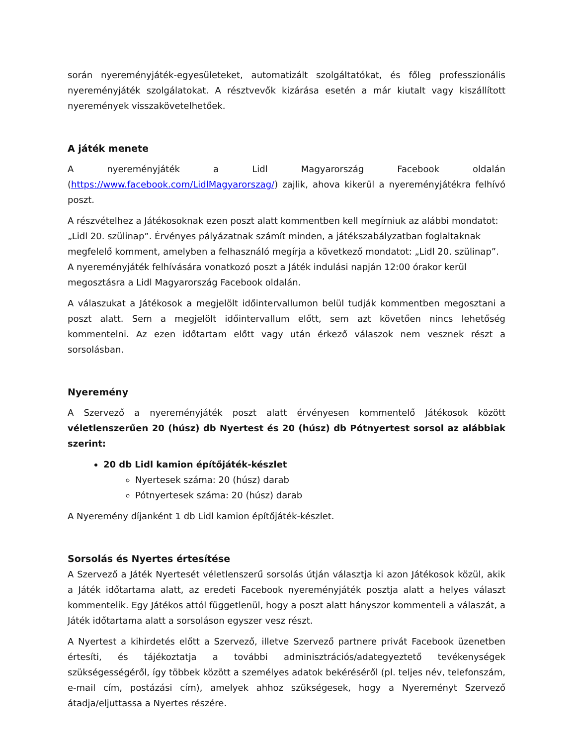során nyereményjáték-egyesületeket, automatizált szolgáltatókat, és főleg professzionális nyereményjáték szolgálatokat. A résztvevők kizárása esetén a már kiutalt vagy kiszállított nyeremények visszakövetelhetőek.
A játék menete
A nyereményjáték a Lidl Magyarország Facebook oldalán (https://www.facebook.com/LidlMagyarorszag/) zajlik, ahova kikerül a nyereményjátékra felhívó poszt.
A részvételhez a Játékosoknak ezen poszt alatt kommentben kell megírniuk az alábbi mondatot: „Lidl 20. szülinap”. Érvényes pályázatnak számít minden, a játékszabályzatban foglaltaknak megfelelő komment, amelyben a felhasználó megírja a következő mondatot: „Lidl 20. szülinap”. A nyereményjáték felhívására vonatkozó poszt a Játék indulási napján 12:00 órakor kerül megosztásra a Lidl Magyarország Facebook oldalán.
A válaszukat a Játékosok a megjelölt időintervallumon belül tudják kommentben megosztani a poszt alatt. Sem a megjelölt időintervallum előtt, sem azt követően nincs lehetőség kommentelni. Az ezen időtartam előtt vagy után érkező válaszok nem vesznek részt a sorsolásban.
Nyeremény
A Szervező a nyereményjáték poszt alatt érvényesen kommentelő Játékosok között véletlenszerűen 20 (húsz) db Nyertest és 20 (húsz) db Pótnyertest sorsol az alábbiak szerint:
20 db Lidl kamion építőjáték-készlet
Nyertesek száma: 20 (húsz) darab
Pótnyertesek száma: 20 (húsz) darab
A Nyeremény díjanként 1 db Lidl kamion építőjáték-készlet.
Sorsolás és Nyertes értesítése
A Szervező a Játék Nyertesét véletlenszerű sorsolás útján választja ki azon Játékosok közül, akik a Játék időtartama alatt, az eredeti Facebook nyereményjáték posztja alatt a helyes választ kommentelik. Egy Játékos attól függetlenül, hogy a poszt alatt hányszor kommenteli a válaszát, a Játék időtartama alatt a sorsoláson egyszer vesz részt.
A Nyertest a kihirdetés előtt a Szervező, illetve Szervező partnere privát Facebook üzenetben értesíti, és tájékoztatja a további adminisztrációs/adategyeztető tevékenységek szükségességéről, így többek között a személyes adatok bekéréséről (pl. teljes név, telefonszám, e-mail cím, postázási cím), amelyek ahhoz szükségesek, hogy a Nyereményt Szervező átadja/eljuttassa a Nyertes részére.